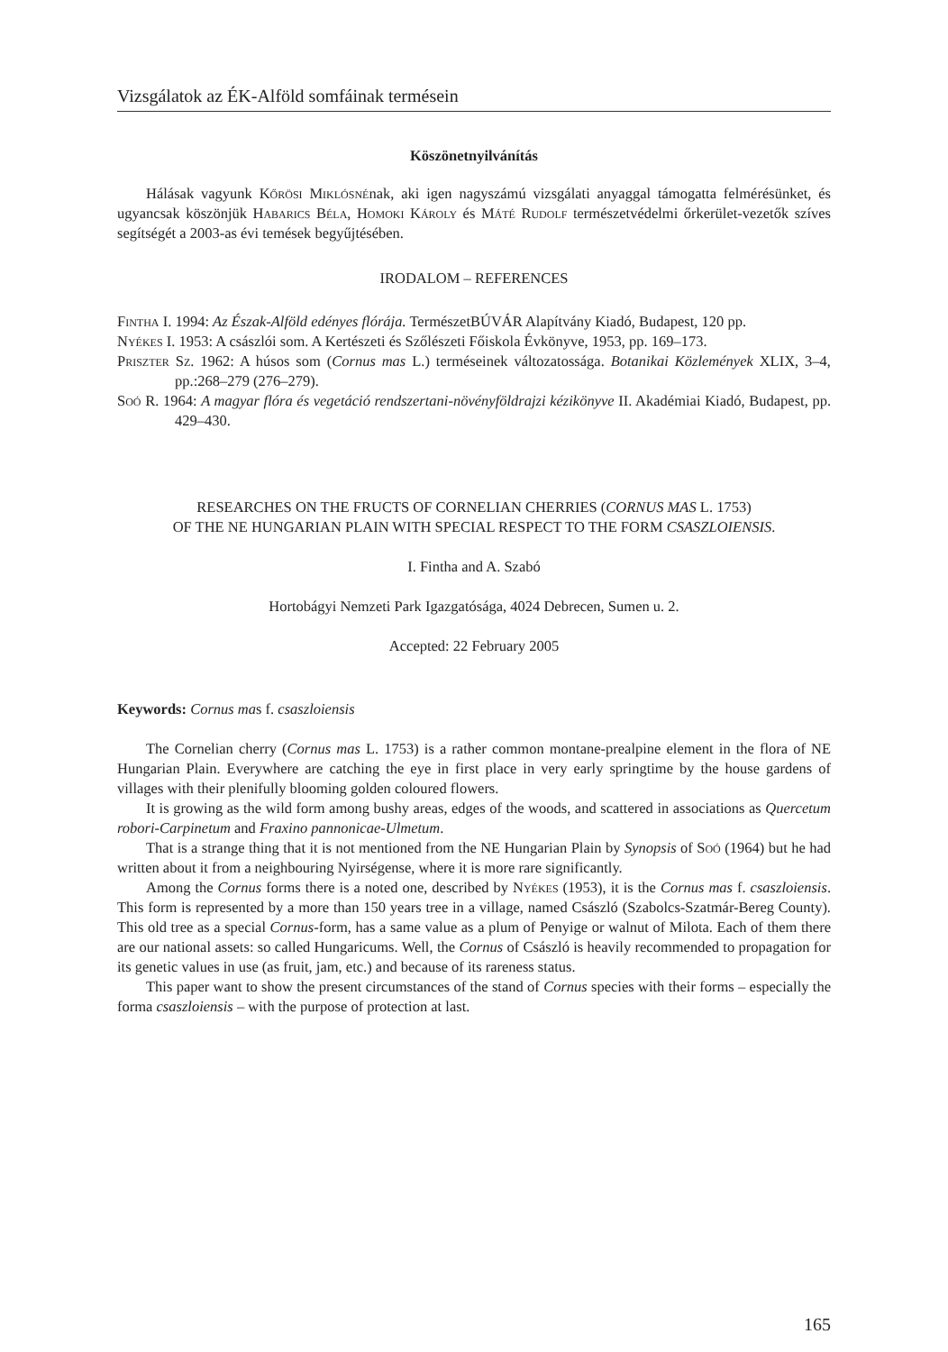Vizsgálatok az ÉK-Alföld somfáinak termésein
Köszönetnyilvánítás
Hálásak vagyunk Kőrösi Miklósnénak, aki igen nagyszámú vizsgálati anyaggal támogatta felmérésünket, és ugyancsak köszönjük Habarics Béla, Homoki Károly és Máté Rudolf természetvédelmi őrkerület-vezetők szíves segítségét a 2003-as évi temések begyűjtésében.
IRODALOM – REFERENCES
Fintha I. 1994: Az Észak-Alföld edényes flórája. TermészetBÚVÁR Alapítvány Kiadó, Budapest, 120 pp.
Nyékes I. 1953: A császlói som. A Kertészeti és Szőlészeti Főiskola Évkönyve, 1953, pp. 169–173.
Priszter Sz. 1962: A húsos som (Cornus mas L.) terméseinek változatossága. Botanikai Közlemények XLIX, 3–4, pp.:268–279 (276–279).
Soó R. 1964: A magyar flóra és vegetáció rendszertani-növényföldrajzi kézikönyve II. Akadémiai Kiadó, Budapest, pp. 429–430.
RESEARCHES ON THE FRUCTS OF CORNELIAN CHERRIES (CORNUS MAS L. 1753)
OF THE NE HUNGARIAN PLAIN WITH SPECIAL RESPECT TO THE FORM CSASZLOIENSIS.
I. Fintha and A. Szabó
Hortobágyi Nemzeti Park Igazgatósága, 4024 Debrecen, Sumen u. 2.
Accepted: 22 February 2005
Keywords: Cornus mas f. csaszloiensis
The Cornelian cherry (Cornus mas L. 1753) is a rather common montane-prealpine element in the flora of NE Hungarian Plain. Everywhere are catching the eye in first place in very early springtime by the house gardens of villages with their plenifully blooming golden coloured flowers.
It is growing as the wild form among bushy areas, edges of the woods, and scattered in associations as Quercetum robori-Carpinetum and Fraxino pannonicae-Ulmetum.
That is a strange thing that it is not mentioned from the NE Hungarian Plain by Synopsis of Soó (1964) but he had written about it from a neighbouring Nyirségense, where it is more rare significantly.
Among the Cornus forms there is a noted one, described by Nyékes (1953), it is the Cornus mas f. csaszloiensis. This form is represented by a more than 150 years tree in a village, named Császló (Szabolcs-Szatmár-Bereg County). This old tree as a special Cornus-form, has a same value as a plum of Penyige or walnut of Milota. Each of them there are our national assets: so called Hungaricums. Well, the Cornus of Császló is heavily recommended to propagation for its genetic values in use (as fruit, jam, etc.) and because of its rareness status.
This paper want to show the present circumstances of the stand of Cornus species with their forms – especially the forma csaszloiensis – with the purpose of protection at last.
165